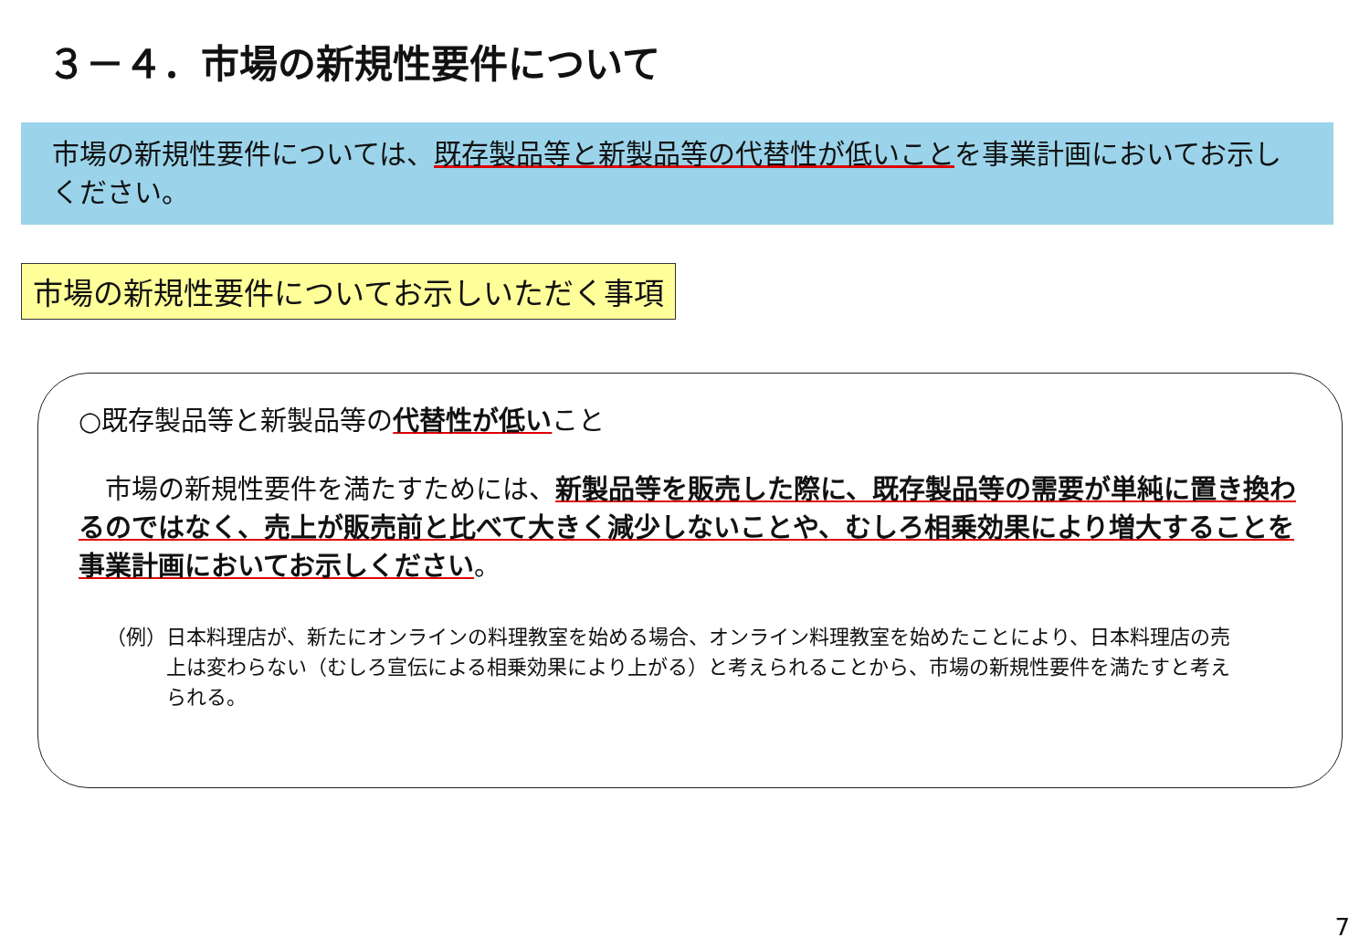３－４．市場の新規性要件について
市場の新規性要件については、既存製品等と新製品等の代替性が低いことを事業計画においてお示しください。
市場の新規性要件についてお示しいただく事項
○既存製品等と新製品等の代替性が低いこと
　市場の新規性要件を満たすためには、新製品等を販売した際に、既存製品等の需要が単純に置き換わるのではなく、売上が販売前と比べて大きく減少しないことや、むしろ相乗効果により増大することを事業計画においてお示しください。
（例） 日本料理店が、新たにオンラインの料理教室を始める場合、オンライン料理教室を始めたことにより、日本料理店の売上は変わらない（むしろ宣伝による相乗効果により上がる）と考えられることから、市場の新規性要件を満たすと考えられる。
7